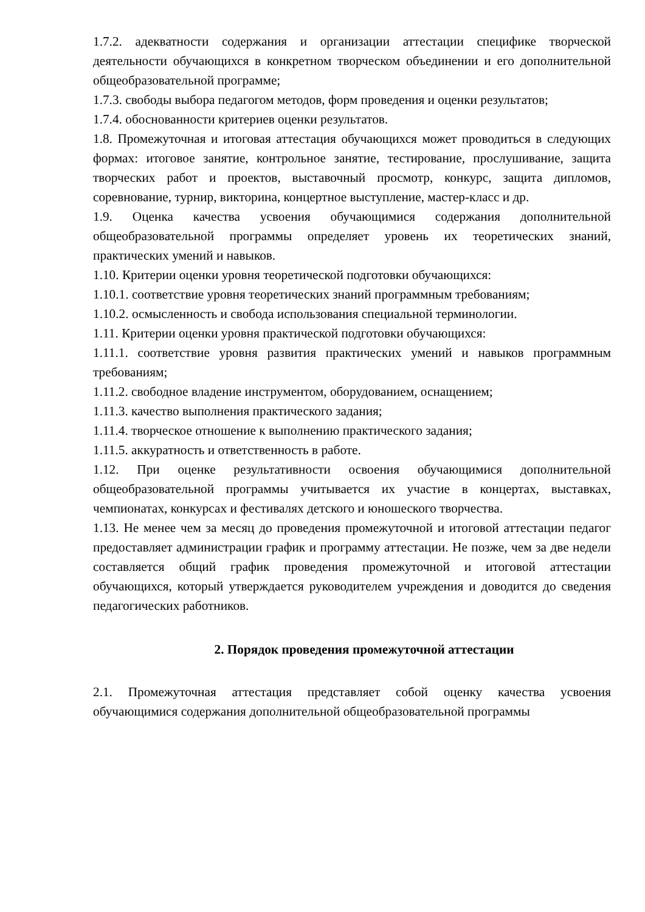1.7.2. адекватности содержания и организации аттестации специфике творческой деятельности обучающихся в конкретном творческом объединении и его дополнительной общеобразовательной программе;
1.7.3. свободы выбора педагогом методов, форм проведения и оценки результатов;
1.7.4. обоснованности критериев оценки результатов.
1.8. Промежуточная и итоговая аттестация обучающихся может проводиться в следующих формах: итоговое занятие, контрольное занятие, тестирование, прослушивание, защита творческих работ и проектов, выставочный просмотр, конкурс, защита дипломов, соревнование, турнир, викторина, концертное выступление, мастер-класс и др.
1.9. Оценка качества усвоения обучающимися содержания дополнительной общеобразовательной программы определяет уровень их теоретических знаний, практических умений и навыков.
1.10. Критерии оценки уровня теоретической подготовки обучающихся:
1.10.1. соответствие уровня теоретических знаний программным требованиям;
1.10.2. осмысленность и свобода использования специальной терминологии.
1.11. Критерии оценки уровня практической подготовки обучающихся:
1.11.1. соответствие уровня развития практических умений и навыков программным требованиям;
1.11.2. свободное владение инструментом, оборудованием, оснащением;
1.11.3. качество выполнения практического задания;
1.11.4. творческое отношение к выполнению практического задания;
1.11.5. аккуратность и ответственность в работе.
1.12. При оценке результативности освоения обучающимися дополнительной общеобразовательной программы учитывается их участие в концертах, выставках, чемпионатах, конкурсах и фестивалях детского и юношеского творчества.
1.13. Не менее чем за месяц до проведения промежуточной и итоговой аттестации педагог предоставляет администрации график и программу аттестации. Не позже, чем за две недели составляется общий график проведения промежуточной и итоговой аттестации обучающихся, который утверждается руководителем учреждения и доводится до сведения педагогических работников.
2. Порядок проведения промежуточной аттестации
2.1. Промежуточная аттестация представляет собой оценку качества усвоения обучающимися содержания дополнительной общеобразовательной программы